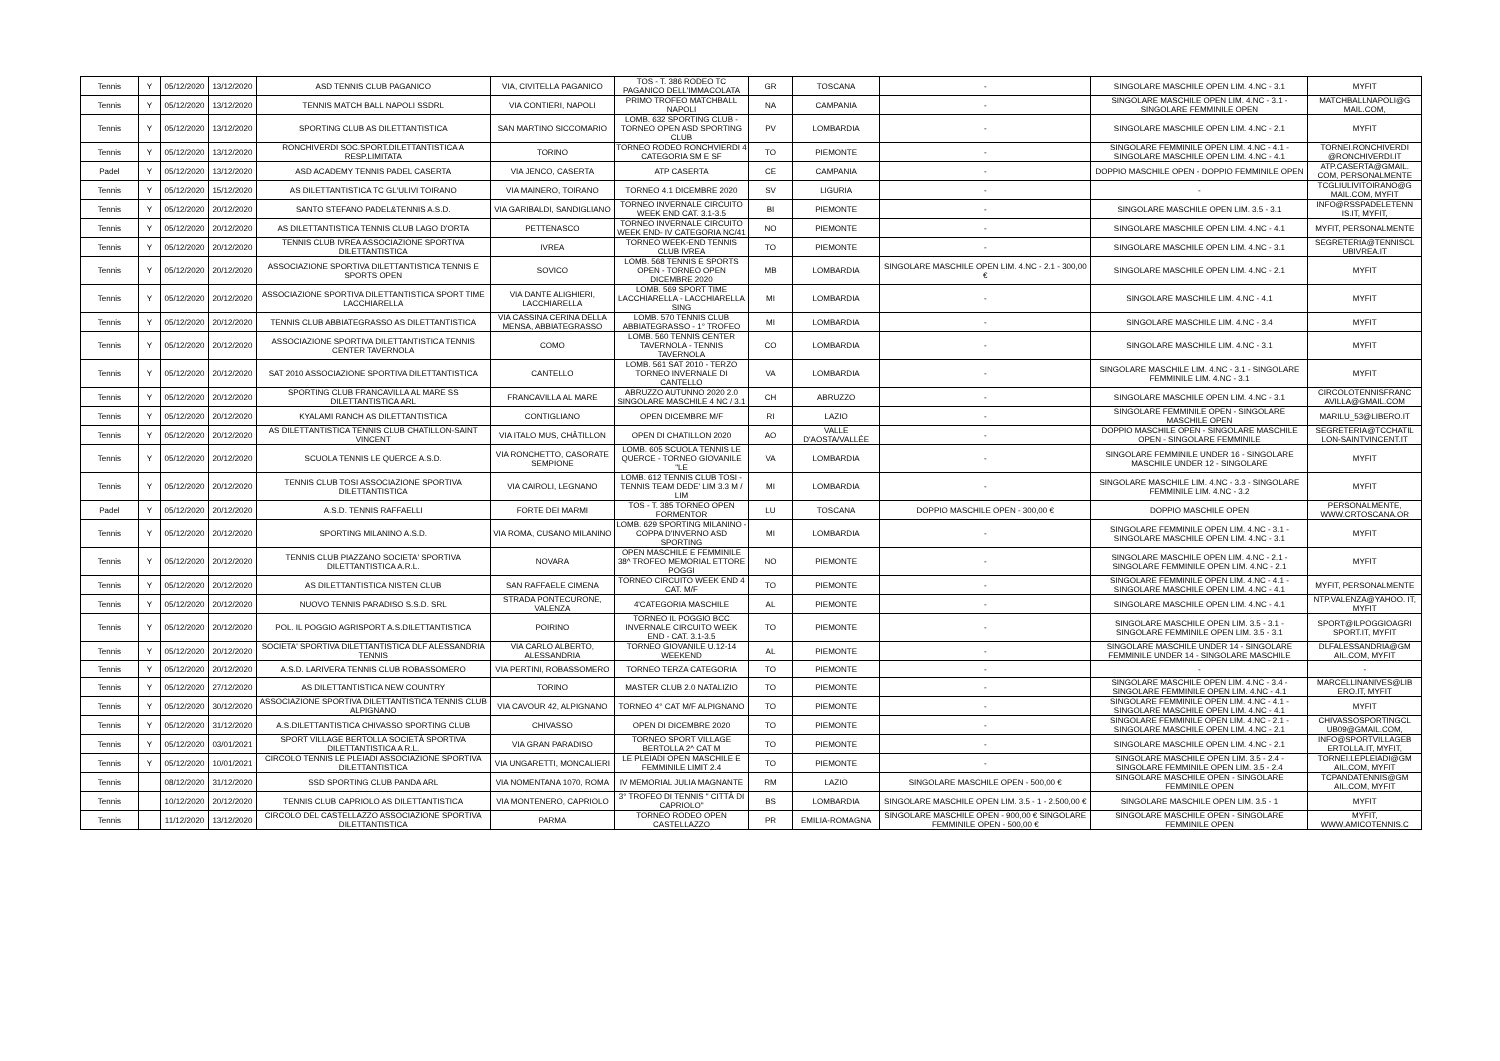| Tennis | Y | 05/12/2020 | 13/12/2020 | ASD TENNIS CLUB PAGANICO | VIA, CIVITELLA PAGANICO | TOS - T. 386 RODEO TC PAGANICO DELL'IMMACOLATA | GR | TOSCANA | - | SINGOLARE MASCHILE OPEN LIM. 4.NC - 3.1 | MYFIT |
| Tennis | Y | 05/12/2020 | 13/12/2020 | TENNIS MATCH BALL NAPOLI SSDRL | VIA CONTIERI, NAPOLI | PRIMO TROFEO MATCHBALL NAPOLI | NA | CAMPANIA | - | SINGOLARE MASCHILE OPEN LIM. 4.NC - 3.1 - SINGOLARE FEMMINILE OPEN | MATCHBALLNAPOLI@G MAIL.COM, |
| Tennis | Y | 05/12/2020 | 13/12/2020 | SPORTING CLUB AS DILETTANTISTICA | SAN MARTINO SICCOMARIO | LOMB. 632 SPORTING CLUB - TORNEO OPEN ASD SPORTING CLUB | PV | LOMBARDIA | - | SINGOLARE MASCHILE OPEN LIM. 4.NC - 2.1 | MYFIT |
| Tennis | Y | 05/12/2020 | 13/12/2020 | RONCHIVERDI SOC.SPORT.DILETTANTISTICA A RESP.LIMITATA | TORINO | TORNEO RODEO RONCHVIERDI 4 CATEGORIA SM E SF | TO | PIEMONTE | - | SINGOLARE FEMMINILE OPEN LIM. 4.NC - 4.1 - SINGOLARE MASCHILE OPEN LIM. 4.NC - 4.1 | TORNEI.RONCHIVERDI @RONCHIVERDI.IT |
| Padel | Y | 05/12/2020 | 13/12/2020 | ASD ACADEMY TENNIS PADEL CASERTA | VIA JENCO, CASERTA | ATP CASERTA | CE | CAMPANIA | - | DOPPIO MASCHILE OPEN - DOPPIO FEMMINILE OPEN | ATP.CASERTA@GMAIL. COM, PERSONALMENTE |
| Tennis | Y | 05/12/2020 | 15/12/2020 | AS DILETTANTISTICA TC GL'ULIVI TOIRANO | VIA MAINERO, TOIRANO | TORNEO 4.1 DICEMBRE 2020 | SV | LIGURIA | - | - | TCGLIULIVITOIRANO@G MAIL.COM, MYFIT |
| Tennis | Y | 05/12/2020 | 20/12/2020 | SANTO STEFANO PADEL&TENNIS A.S.D. | VIA GARIBALDI, SANDIGLIANO | TORNEO INVERNALE CIRCUITO WEEK END CAT. 3.1-3.5 | BI | PIEMONTE | - | SINGOLARE MASCHILE OPEN LIM. 3.5 - 3.1 | INFO@RSSPADELETENN IS.IT, MYFIT, |
| Tennis | Y | 05/12/2020 | 20/12/2020 | AS DILETTANTISTICA TENNIS CLUB LAGO D'ORTA | PETTENASCO | TORNEO INVERNALE CIRCUITO WEEK END- IV CATEGORIA NC/41 | NO | PIEMONTE | - | SINGOLARE MASCHILE OPEN LIM. 4.NC - 4.1 | MYFIT, PERSONALMENTE |
| Tennis | Y | 05/12/2020 | 20/12/2020 | TENNIS CLUB IVREA ASSOCIAZIONE SPORTIVA DILETTANTISTICA | IVREA | TORNEO WEEK-END TENNIS CLUB IVREA | TO | PIEMONTE | - | SINGOLARE MASCHILE OPEN LIM. 4.NC - 3.1 | SEGRETERIA@TENNISCL UBIVREA.IT |
| Tennis | Y | 05/12/2020 | 20/12/2020 | ASSOCIAZIONE SPORTIVA DILETTANTISTICA TENNIS E SPORTS OPEN | SOVICO | LOMB. 568 TENNIS E SPORTS OPEN - TORNEO OPEN DICEMBRE 2020 | MB | LOMBARDIA | SINGOLARE MASCHILE OPEN LIM. 4.NC - 2.1 - 300,00 € | SINGOLARE MASCHILE OPEN LIM. 4.NC - 2.1 | MYFIT |
| Tennis | Y | 05/12/2020 | 20/12/2020 | ASSOCIAZIONE SPORTIVA DILETTANTISTICA SPORT TIME LACCHIARELLA | VIA DANTE ALIGHIERI, LACCHIARELLA | LOMB. 569 SPORT TIME LACCHIARELLA - LACCHIARELLA SING | MI | LOMBARDIA | - | SINGOLARE MASCHILE LIM. 4.NC - 4.1 | MYFIT |
| Tennis | Y | 05/12/2020 | 20/12/2020 | TENNIS CLUB ABBIATEGRASSO AS DILETTANTISTICA | VIA CASSINA CERINA DELLA MENSA, ABBIATEGRASSO | LOMB. 570 TENNIS CLUB ABBIATEGRASSO - 1° TROFEO | MI | LOMBARDIA | - | SINGOLARE MASCHILE LIM. 4.NC - 3.4 | MYFIT |
| Tennis | Y | 05/12/2020 | 20/12/2020 | ASSOCIAZIONE SPORTIVA DILETTANTISTICA TENNIS CENTER TAVERNOLA | COMO | LOMB. 560 TENNIS CENTER TAVERNOLA - TENNIS TAVERNOLA | CO | LOMBARDIA | - | SINGOLARE MASCHILE LIM. 4.NC - 3.1 | MYFIT |
| Tennis | Y | 05/12/2020 | 20/12/2020 | SAT 2010 ASSOCIAZIONE SPORTIVA DILETTANTISTICA | CANTELLO | LOMB. 561 SAT 2010 - TERZO TORNEO INVERNALE DI CANTELLO | VA | LOMBARDIA | - | SINGOLARE MASCHILE LIM. 4.NC - 3.1 - SINGOLARE FEMMINILE LIM. 4.NC - 3.1 | MYFIT |
| Tennis | Y | 05/12/2020 | 20/12/2020 | SPORTING CLUB FRANCAVILLA AL MARE SS DILETTANTISTICA ARL | FRANCAVILLA AL MARE | ABRUZZO AUTUNNO 2020 2.0 SINGOLARE MASCHILE 4 NC / 3.1 | CH | ABRUZZO | - | SINGOLARE MASCHILE OPEN LIM. 4.NC - 3.1 | CIRCOLOTENNISFRANC AVILLA@GMAIL.COM |
| Tennis | Y | 05/12/2020 | 20/12/2020 | KYALAMI RANCH AS DILETTANTISTICA | CONTIGLIANO | OPEN DICEMBRE M/F | RI | LAZIO | - | SINGOLARE FEMMINILE OPEN - SINGOLARE MASCHILE OPEN | MARILU_53@LIBERO.IT |
| Tennis | Y | 05/12/2020 | 20/12/2020 | AS DILETTANTISTICA TENNIS CLUB CHATILLON-SAINT VINCENT | VIA ITALO MUS, CHÂTILLON | OPEN DI CHATILLON 2020 | AO | VALLE D'AOSTA/VALLÉE | - | DOPPIO MASCHILE OPEN - SINGOLARE MASCHILE OPEN - SINGOLARE FEMMINILE | SEGRETERIA@TCCHATIL LON-SAINTVINCENT.IT |
| Tennis | Y | 05/12/2020 | 20/12/2020 | SCUOLA TENNIS LE QUERCE A.S.D. | VIA RONCHETTO, CASORATE SEMPIONE | LOMB. 605 SCUOLA TENNIS LE QUERCE - TORNEO GIOVANILE "LE | VA | LOMBARDIA | - | SINGOLARE FEMMINILE UNDER 16 - SINGOLARE MASCHILE UNDER 12 - SINGOLARE | MYFIT |
| Tennis | Y | 05/12/2020 | 20/12/2020 | TENNIS CLUB TOSI ASSOCIAZIONE SPORTIVA DILETTANTISTICA | VIA CAIROLI, LEGNANO | LOMB. 612 TENNIS CLUB TOSI - TENNIS TEAM DEDE' LIM 3.3 M / LIM | MI | LOMBARDIA | - | SINGOLARE MASCHILE LIM. 4.NC - 3.3 - SINGOLARE FEMMINILE LIM. 4.NC - 3.2 | MYFIT |
| Padel | Y | 05/12/2020 | 20/12/2020 | A.S.D. TENNIS RAFFAELLI | FORTE DEI MARMI | TOS - T. 385 TORNEO OPEN FORMENTOR | LU | TOSCANA | DOPPIO MASCHILE OPEN - 300,00 € | DOPPIO MASCHILE OPEN | PERSONALMENTE, WWW.CRTOSCANA.OR |
| Tennis | Y | 05/12/2020 | 20/12/2020 | SPORTING MILANINO A.S.D. | VIA ROMA, CUSANO MILANINO | LOMB. 629 SPORTING MILANINO - COPPA D'INVERNO ASD SPORTING | MI | LOMBARDIA | - | SINGOLARE FEMMINILE OPEN LIM. 4.NC - 3.1 - SINGOLARE MASCHILE OPEN LIM. 4.NC - 3.1 | MYFIT |
| Tennis | Y | 05/12/2020 | 20/12/2020 | TENNIS CLUB PIAZZANO SOCIETA' SPORTIVA DILETTANTISTICA A.R.L. | NOVARA | OPEN MASCHILE E FEMMINILE 38^ TROFEO MEMORIAL ETTORE POGGI | NO | PIEMONTE | - | SINGOLARE MASCHILE OPEN LIM. 4.NC - 2.1 - SINGOLARE FEMMINILE OPEN LIM. 4.NC - 2.1 | MYFIT |
| Tennis | Y | 05/12/2020 | 20/12/2020 | AS DILETTANTISTICA NISTEN CLUB | SAN RAFFAELE CIMENA | TORNEO CIRCUITO WEEK END 4 CAT. M/F | TO | PIEMONTE | - | SINGOLARE FEMMINILE OPEN LIM. 4.NC - 4.1 - SINGOLARE MASCHILE OPEN LIM. 4.NC - 4.1 | MYFIT, PERSONALMENTE |
| Tennis | Y | 05/12/2020 | 20/12/2020 | NUOVO TENNIS PARADISO S.S.D. SRL | STRADA PONTECURONE, VALENZA | 4'CATEGORIA MASCHILE | AL | PIEMONTE | - | SINGOLARE MASCHILE OPEN LIM. 4.NC - 4.1 | NTP.VALENZA@YAHOO. IT, MYFIT |
| Tennis | Y | 05/12/2020 | 20/12/2020 | POL. IL POGGIO AGRISPORT A.S.DILETTANTISTICA | POIRINO | TORNEO IL POGGIO BCC INVERNALE CIRCUITO WEEK END - CAT. 3.1-3.5 | TO | PIEMONTE | - | SINGOLARE MASCHILE OPEN LIM. 3.5 - 3.1 - SINGOLARE FEMMINILE OPEN LIM. 3.5 - 3.1 | SPORT@ILPOGGIOAGRI SPORT.IT, MYFIT |
| Tennis | Y | 05/12/2020 | 20/12/2020 | SOCIETA' SPORTIVA DILETTANTISTICA DLF ALESSANDRIA TENNIS | VIA CARLO ALBERTO, ALESSANDRIA | TORNEO GIOVANILE U.12-14 WEEKEND | AL | PIEMONTE | - | SINGOLARE MASCHILE UNDER 14 - SINGOLARE FEMMINILE UNDER 14 - SINGOLARE MASCHILE | DLFALESSANDRIA@GM AIL.COM, MYFIT |
| Tennis | Y | 05/12/2020 | 20/12/2020 | A.S.D. LARIVERA TENNIS CLUB ROBASSOMERO | VIA PERTINI, ROBASSOMERO | TORNEO TERZA CATEGORIA | TO | PIEMONTE | - | - | - |
| Tennis | Y | 05/12/2020 | 27/12/2020 | AS DILETTANTISTICA NEW COUNTRY | TORINO | MASTER CLUB 2.0 NATALIZIO | TO | PIEMONTE | - | SINGOLARE MASCHILE OPEN LIM. 4.NC - 3.4 - SINGOLARE FEMMINILE OPEN LIM. 4.NC - 4.1 | MARCELLINANIVES@LIB ERO.IT, MYFIT |
| Tennis | Y | 05/12/2020 | 30/12/2020 | ASSOCIAZIONE SPORTIVA DILETTANTISTICA TENNIS CLUB ALPIGNANO | VIA CAVOUR 42, ALPIGNANO | TORNEO 4° CAT M/F ALPIGNANO | TO | PIEMONTE | - | SINGOLARE FEMMINILE OPEN LIM. 4.NC - 4.1 - SINGOLARE MASCHILE OPEN LIM. 4.NC - 4.1 | MYFIT |
| Tennis | Y | 05/12/2020 | 31/12/2020 | A.S.DILETTANTISTICA CHIVASSO SPORTING CLUB | CHIVASSO | OPEN DI DICEMBRE 2020 | TO | PIEMONTE | - | SINGOLARE FEMMINILE OPEN LIM. 4.NC - 2.1 - SINGOLARE MASCHILE OPEN LIM. 4.NC - 2.1 | CHIVASSOSPORTINGCL UB09@GMAIL.COM, |
| Tennis | Y | 05/12/2020 | 03/01/2021 | SPORT VILLAGE BERTOLLA SOCIETÀ SPORTIVA DILETTANTISTICA A R.L. | VIA GRAN PARADISO | TORNEO SPORT VILLAGE BERTOLLA 2^ CAT M | TO | PIEMONTE | - | SINGOLARE MASCHILE OPEN LIM. 4.NC - 2.1 | INFO@SPORTVILLAGEB ERTOLLA.IT, MYFIT, |
| Tennis | Y | 05/12/2020 | 10/01/2021 | CIRCOLO TENNIS LE PLEIADI ASSOCIAZIONE SPORTIVA DILETTANTISTICA | VIA UNGARETTI, MONCALIERI | LE PLEIADI OPEN MASCHILE E FEMMINILE LIMIT 2.4 | TO | PIEMONTE | - | SINGOLARE MASCHILE OPEN LIM. 3.5 - 2.4 - SINGOLARE FEMMINILE OPEN LIM. 3.5 - 2.4 | TORNEI.LEPLEIADI@GM AIL.COM, MYFIT |
| Tennis | | 08/12/2020 | 31/12/2020 | SSD SPORTING CLUB PANDA ARL | VIA NOMENTANA 1070, ROMA | IV MEMORIAL JULIA MAGNANTE | RM | LAZIO | SINGOLARE MASCHILE OPEN - 500,00 € | SINGOLARE MASCHILE OPEN - SINGOLARE FEMMINILE OPEN | TCPANDATENNIS@GM AIL.COM, MYFIT |
| Tennis | | 10/12/2020 | 20/12/2020 | TENNIS CLUB CAPRIOLO AS DILETTANTISTICA | VIA MONTENERO, CAPRIOLO | 3° TROFEO DI TENNIS " CITTÀ DI CAPRIOLO" | BS | LOMBARDIA | SINGOLARE MASCHILE OPEN LIM. 3.5 - 1 - 2.500,00 € | SINGOLARE MASCHILE OPEN LIM. 3.5 - 1 | MYFIT |
| Tennis | | 11/12/2020 | 13/12/2020 | CIRCOLO DEL CASTELLAZZO ASSOCIAZIONE SPORTIVA DILETTANTISTICA | PARMA | TORNEO RODEO OPEN CASTELLAZZO | PR | EMILIA-ROMAGNA | SINGOLARE MASCHILE OPEN - 900,00 € SINGOLARE FEMMINILE OPEN - 500,00 € | SINGOLARE MASCHILE OPEN - SINGOLARE FEMMINILE OPEN | MYFIT, WWW.AMICOTENNIS.C |